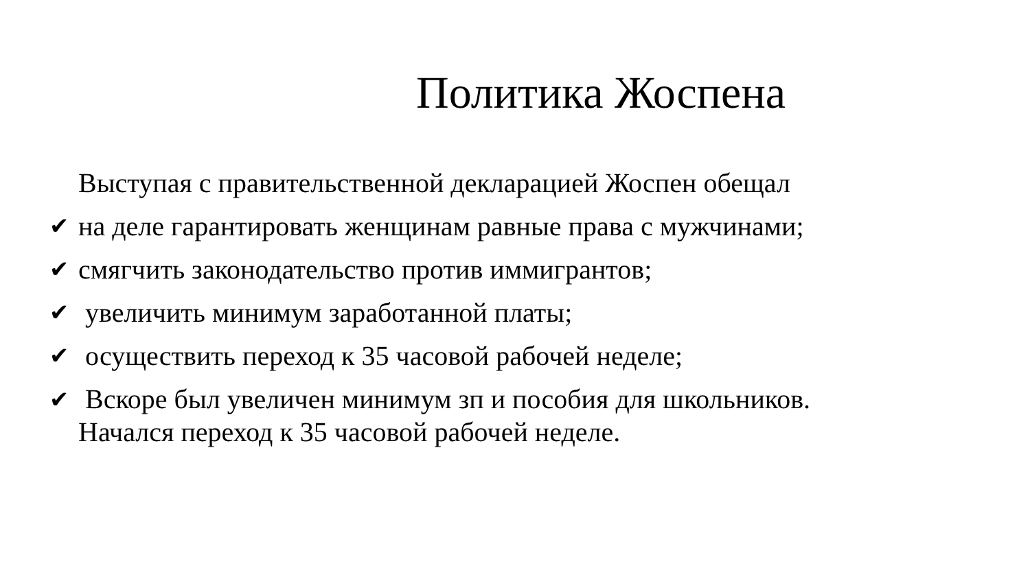Политика Жоспена
Выступая с правительственной декларацией Жоспен обещал
✔ на деле гарантировать женщинам равные права с мужчинами;
✔ смягчить законодательство против иммигрантов;
✔ увеличить минимум заработанной платы;
✔ осуществить переход к 35 часовой рабочей неделе;
✔ Вскоре был увеличен минимум зп и пособия для школьников.
Начался переход к 35 часовой рабочей неделе.